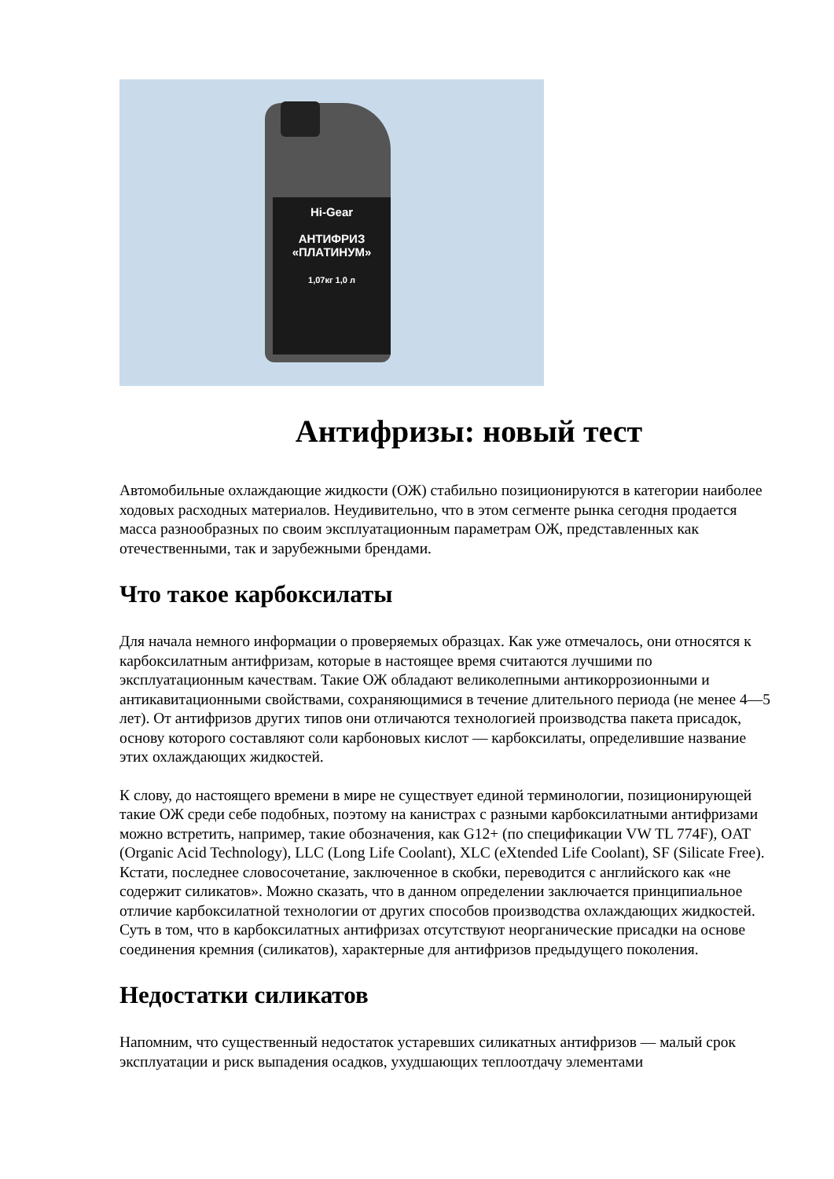Hi-Gear
АНТИФРИЗ
«ПЛАТИНУМ»
1,07кг 1,0 л
Антифризы: новый тест
Автомобильные охлаждающие жидкости (ОЖ) стабильно позиционируются в категории наиболее ходовых расходных материалов. Неудивительно, что в этом сегменте рынка сегодня продается масса разнообразных по своим эксплуатационным параметрам ОЖ, представленных как отечественными, так и зарубежными брендами.
Что такое карбоксилаты
Для начала немного информации о проверяемых образцах. Как уже отмечалось, они относятся к карбоксилатным антифризам, которые в настоящее время считаются лучшими по эксплуатационным качествам. Такие ОЖ обладают великолепными антикоррозионными и антикавитационными свойствами, сохраняющимися в течение длительного периода (не менее 4—5 лет). От антифризов других типов они отличаются технологией производства пакета присадок, основу которого составляют соли карбоновых кислот — карбоксилаты, определившие название этих охлаждающих жидкостей.
К слову, до настоящего времени в мире не существует единой терминологии, позиционирующей такие ОЖ среди себе подобных, поэтому на канистрах с разными карбоксилатными антифризами можно встретить, например, такие обозначения, как G12+ (по спецификации VW TL 774F), OAT (Organic Acid Technology), LLC (Long Life Coolant), XLC (eXtended Life Coolant), SF (Silicate Free). Кстати, последнее словосочетание, заключенное в скобки, переводится с английского как «не содержит силикатов». Можно сказать, что в данном определении заключается принципиальное отличие карбоксилатной технологии от других способов производства охлаждающих жидкостей. Суть в том, что в карбоксилатных антифризах отсутствуют неорганические присадки на основе соединения кремния (силикатов), характерные для антифризов предыдущего поколения.
Недостатки силикатов
Напомним, что существенный недостаток устаревших силикатных антифризов — малый срок эксплуатации и риск выпадения осадков, ухудшающих теплоотдачу элементами